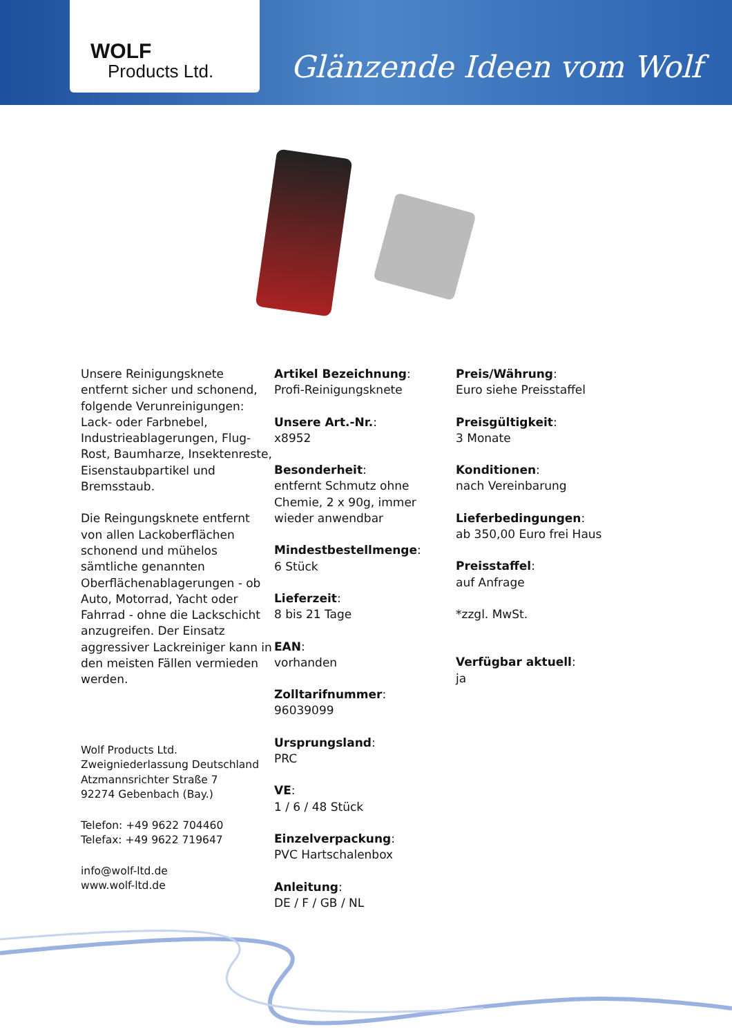WOLF
Products Ltd.
Glänzende Ideen vom Wolf
Unsere Reinigungsknete entfernt sicher und schonend, folgende Verunreinigungen: Lack- oder Farbnebel, Industrieablagerungen, Flug-Rost, Baumharze, Insektenreste, Eisenstaubpartikel und Bremsstaub.
Die Reingungsknete entfernt von allen Lackoberflächen schonend und mühelos sämtliche genannten Oberflächenablagerungen - ob Auto, Motorrad, Yacht oder Fahrrad - ohne die Lackschicht anzugreifen. Der Einsatz aggressiver Lackreiniger kann in den meisten Fällen vermieden werden.
Wolf Products Ltd.
Zweigniederlassung Deutschland
Atzmannsrichter Straße 7
92274 Gebenbach (Bay.)
Telefon: +49 9622 704460
Telefax: +49 9622 719647
info@wolf-ltd.de
www.wolf-ltd.de
Artikel Bezeichnung:
Profi-Reinigungsknete
Unsere Art.-Nr.:
x8952
Besonderheit:
entfernt Schmutz ohne Chemie, 2 x 90g, immer wieder anwendbar
Mindestbestellmenge:
6 Stück
Lieferzeit:
8 bis 21 Tage
EAN:
vorhanden
Zolltarifnummer:
96039099
Ursprungsland:
PRC
VE:
1 / 6 / 48 Stück
Einzelverpackung:
PVC Hartschalenbox
Anleitung:
DE / F / GB / NL
Preis/Währung:
Euro siehe Preisstaffel
Preisgültigkeit:
3 Monate
Konditionen:
nach Vereinbarung
Lieferbedingungen:
ab 350,00 Euro frei Haus
Preisstaffel:
auf Anfrage
*zzgl. MwSt.
Verfügbar aktuell:
ja